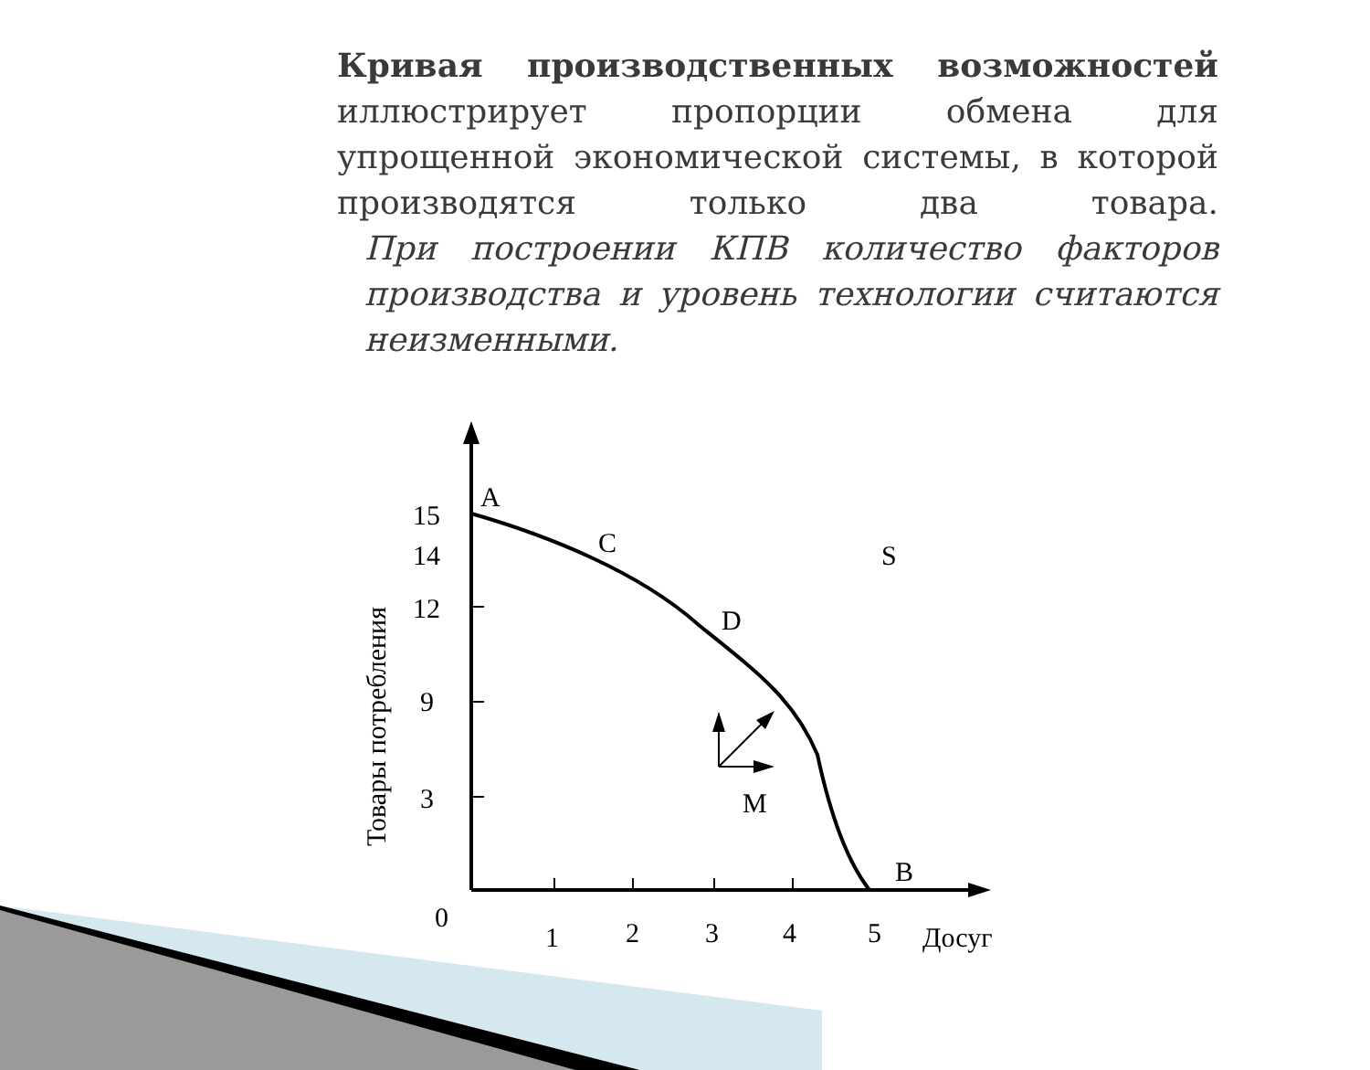Кривая производственных возможностей иллюстрирует пропорции обмена для упрощенной экономической системы, в которой производятся только два товара.
При построении КПВ количество факторов производства и уровень технологии считаются неизменными.
A
C
S
D
M
B
15
14
12
9
3
0
1
2
3
4
5
Досуг
Товары потребления